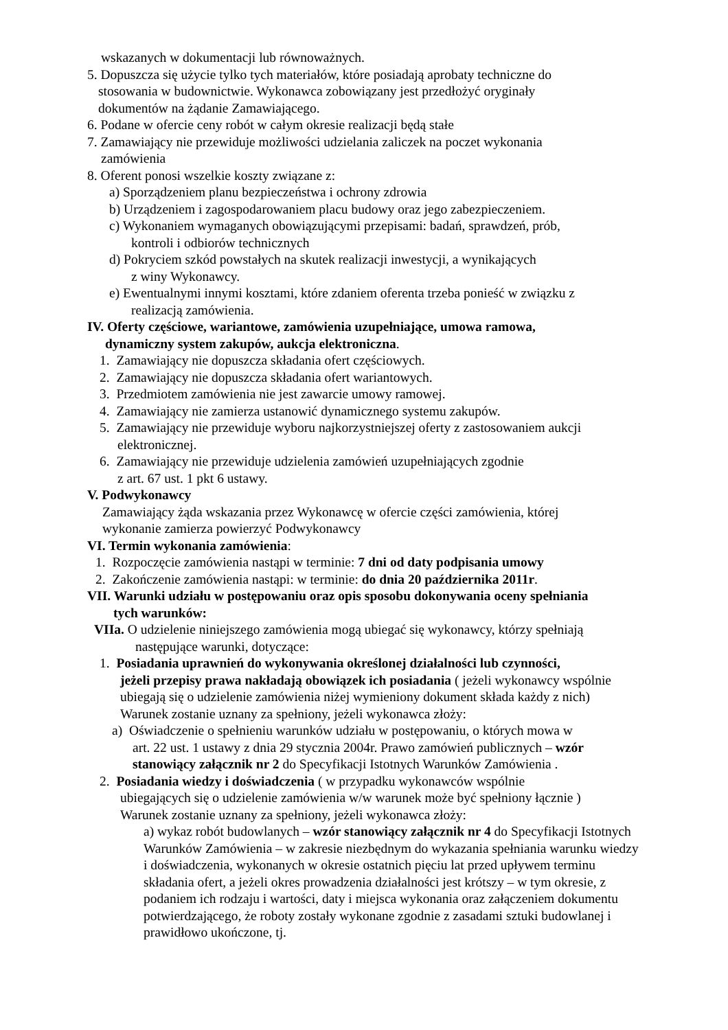wskazanych w dokumentacji lub równoważnych.
5. Dopuszcza się użycie tylko tych materiałów, które posiadają aprobaty techniczne do
stosowania w budownictwie. Wykonawca zobowiązany jest przedłożyć oryginały
dokumentów na żądanie Zamawiającego.
6. Podane w ofercie ceny robót w całym okresie realizacji będą stałe
7. Zamawiający nie przewiduje możliwości udzielania zaliczek na poczet wykonania
zamówienia
8. Oferent ponosi wszelkie koszty związane z:
a) Sporządzeniem planu bezpieczeństwa i ochrony zdrowia
b) Urządzeniem i zagospodarowaniem placu budowy oraz jego zabezpieczeniem.
c) Wykonaniem wymaganych obowiązującymi przepisami: badań, sprawdzeń, prób,
kontroli i odbiorów technicznych
d) Pokryciem szkód powstałych na skutek realizacji inwestycji, a wynikających
z winy Wykonawcy.
e) Ewentualnymi innymi kosztami, które zdaniem oferenta trzeba ponieść w związku z
realizacją zamówienia.
IV. Oferty częściowe, wariantowe, zamówienia uzupełniające, umowa ramowa,
dynamiczny system zakupów, aukcja elektroniczna.
1. Zamawiający nie dopuszcza składania ofert częściowych.
2. Zamawiający nie dopuszcza składania ofert wariantowych.
3. Przedmiotem zamówienia nie jest zawarcie umowy ramowej.
4. Zamawiający nie zamierza ustanowić dynamicznego systemu zakupów.
5. Zamawiający nie przewiduje wyboru najkorzystniejszej oferty z zastosowaniem aukcji
elektronicznej.
6. Zamawiający nie przewiduje udzielenia zamówień uzupełniających zgodnie
z art. 67 ust. 1 pkt 6 ustawy.
V. Podwykonawcy
Zamawiający żąda wskazania przez Wykonawcę w ofercie części zamówienia, której
wykonanie zamierza powierzyć Podwykonawcy
VI. Termin wykonania zamówienia:
1. Rozpoczęcie zamówienia nastąpi w terminie: 7 dni od daty podpisania umowy
2. Zakończenie zamówienia nastąpi: w terminie: do dnia 20 października 2011r.
VII. Warunki udziału w postępowaniu oraz opis sposobu dokonywania oceny spełniania
tych warunków:
VIIa. O udzielenie niniejszego zamówienia mogą ubiegać się wykonawcy, którzy spełniają
następujące warunki, dotyczące:
1. Posiadania uprawnień do wykonywania określonej działalności lub czynności,
jeżeli przepisy prawa nakładają obowiązek ich posiadania ( jeżeli wykonawcy wspólnie ubiegają się o udzielenie zamówienia niżej wymieniony dokument składa każdy z nich)
Warunek zostanie uznany za spełniony, jeżeli wykonawca złoży:
a) Oświadczenie o spełnieniu warunków udziału w postępowaniu, o których mowa w
art. 22 ust. 1 ustawy z dnia 29 stycznia 2004r. Prawo zamówień publicznych – wzór stanowiący załącznik nr 2 do Specyfikacji Istotnych Warunków Zamówienia .
2. Posiadania wiedzy i doświadczenia ( w przypadku wykonawców wspólnie
ubiegających się o udzielenie zamówienia w/w warunek może być spełniony łącznie )
Warunek zostanie uznany za spełniony, jeżeli wykonawca złoży:
a) wykaz robót budowlanych – wzór stanowiący załącznik nr 4 do Specyfikacji Istotnych Warunków Zamówienia – w zakresie niezbędnym do wykazania spełniania warunku wiedzy i doświadczenia, wykonanych w okresie ostatnich pięciu lat przed upływem terminu składania ofert, a jeżeli okres prowadzenia działalności jest krótszy – w tym okresie, z podaniem ich rodzaju i wartości, daty i miejsca wykonania oraz załączeniem dokumentu potwierdzającego, że roboty zostały wykonane zgodnie z zasadami sztuki budowlanej i prawidłowo ukończone, tj.